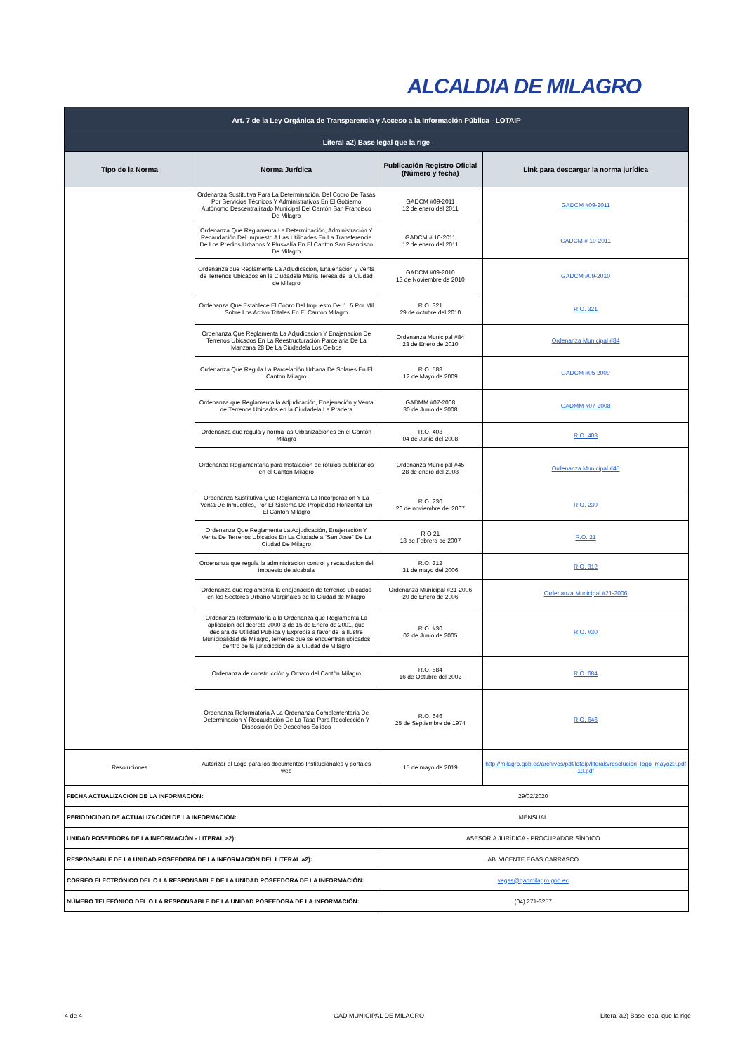ALCALDIA DE MILAGRO
| Art. 7 de la Ley Orgánica de Transparencia y Acceso a la Información Pública - LOTAIP | | | |
| Literal a2) Base legal que la rige | | | |
| Tipo de la Norma | Norma Jurídica | Publicación Registro Oficial (Número y fecha) | Link para descargar la norma jurídica |
| | Ordenanza Sustitutiva Para La Determinación, Del Cobro De Tasas Por Servicios Técnicos Y Administrativos En El Gobierno Autónomo Descentralizado Municipal Del Cantón San Francisco De Milagro | GADCM #09-2011 12 de enero del 2011 | GADCM #09-2011 |
| | Ordenanza Que Reglamenta La Determinación, Administración Y Recaudación Del Impuesto A Las Utilidades En La Transferencia De Los Predios Urbanos Y Plusvalía En El Canton San Francisco De Milagro | GADCM # 10-2011 12 de enero del 2011 | GADCM # 10-2011 |
| | Ordenanza que Reglamente La Adjudicación, Enajenación y Venta de Terrenos Ubicados en la Ciudadela María Teresa de la Ciudad de Milagro | GADCM #09-2010 13 de Noviembre de 2010 | GADCM #09-2010 |
| | Ordenanza Que Establece El Cobro Del Impuesto Del 1. 5 Por Mil Sobre Los Activo Totales En El Canton Milagro | R.O. 321 29 de octubre del 2010 | R.O. 321 |
| | Ordenanza Que Reglamenta La Adjudicacion Y Enajenacion De Terrenos Ubicados En La Reestructuración Parcelaria De La Manzana 28 De La Ciudadela Los Ceibos | Ordenanza Municipal #84 23 de Enero de 2010 | Ordenanza Municipal #84 |
| | Ordenanza Que Regula La Parcelación Urbana De Solares En El Canton Milagro | R.O. 588 12 de Mayo de 2009 | GADCM #05 2009 |
| | Ordenanza que Reglamenta la Adjudicación, Enajenación y Venta de Terrenos Ubicados en la Ciudadela La Pradera | GADMM #07-2008 30 de Junio de 2008 | GADMM #07-2008 |
| | Ordenanza que regula y norma las Urbanizaciones en el Cantòn Milagro | R.O. 403 04 de Junio del 2008 | R.O. 403 |
| | Ordenanza Reglamentaria para Instalaciòn de ròtulos publicitarios en el Canton Milagro | Ordenanza Municipal #45 28 de enero del 2008 | Ordenanza Municipal #45 |
| | Ordenanza Sustitutiva Que Reglamenta La Incorporacion Y La Venta De Inmuebles, Por El Sistema De Propiedad Horizontal En El Cantón Milagro | R.O. 230 26 de noviembre del 2007 | R.O. 230 |
| | Ordenanza Que Reglamenta La Adjudicación, Enajenación Y Venta De Terrenos Ubicados En La Ciudadela “San José” De La Ciudad De Milagro | R.O 21 13 de Febrero de 2007 | R.O. 21 |
| | Ordenanza que regula la administracion control y recaudacion del impuesto de alcabala | R.O. 312 31 de mayo del 2006 | R.O. 312 |
| | Ordenanza que reglamenta la enajenación de terrenos ubicados en los Sectores Urbano Marginales de la Ciudad de Milagro | Ordenanza Municipal #21-2006 20 de Enero de 2006 | Ordenanza Municipal #21-2006 |
| | Ordenanza Reformatoria a la Ordenanza que Reglamenta La aplicación del decreto 2000-3 de 15 de Enero de 2001, que declara de Utilidad Publica y Expropia a favor de la Ilustre Municipalidad de Milagro, terrenos que se encuentran ubicados dentro de la jurisdicción de la Ciudad de Milagro | R.O. #30 02 de Junio de 2005 | R.O. #30 |
| | Ordenanza de construcciòn y Ornato del Cantòn Milagro | R.O. 684 16 de Octubre del 2002 | R.O. 684 |
| | Ordenanza Reformatoria A La Ordenanza Complementaria De Determinación Y Recaudación De La Tasa Para Recolección Y Disposición De Desechos Solidos | R.O. 646 25 de Septiembre de 1974 | R.O. 646 |
| Resoluciones | Autorizar el Logo para los documentos Institucionales y portales web | 15 de mayo de 2019 | http://milagro.gob.ec/archivos/pdf/lotaip/literals/resolucion_logo_mayo20.pdf 19.pdf |
| FECHA ACTUALIZACIÓN DE LA INFORMACIÓN: | | 29/02/2020 | |
| PERIODICIDAD DE ACTUALIZACIÓN DE LA INFORMACIÓN: | | MENSUAL | |
| UNIDAD POSEEDORA DE LA INFORMACIÓN - LITERAL a2): | | ASESORÍA JURÍDICA - PROCURADOR SÍNDICO | |
| RESPONSABLE DE LA UNIDAD POSEEDORA DE LA INFORMACIÓN DEL LITERAL a2): | | AB. VICENTE EGAS CARRASCO | |
| CORREO ELECTRÓNICO DEL O LA RESPONSABLE DE LA UNIDAD POSEEDORA DE LA INFORMACIÓN: | | vegas@gadmilagro.gob.ec | |
| NÚMERO TELEFÓNICO DEL O LA RESPONSABLE DE LA UNIDAD POSEEDORA DE LA INFORMACIÓN: | | (04) 271-3257 | |
4 de 4 GAD MUNICIPAL DE MILAGRO
Literal a2) Base legal que la rige